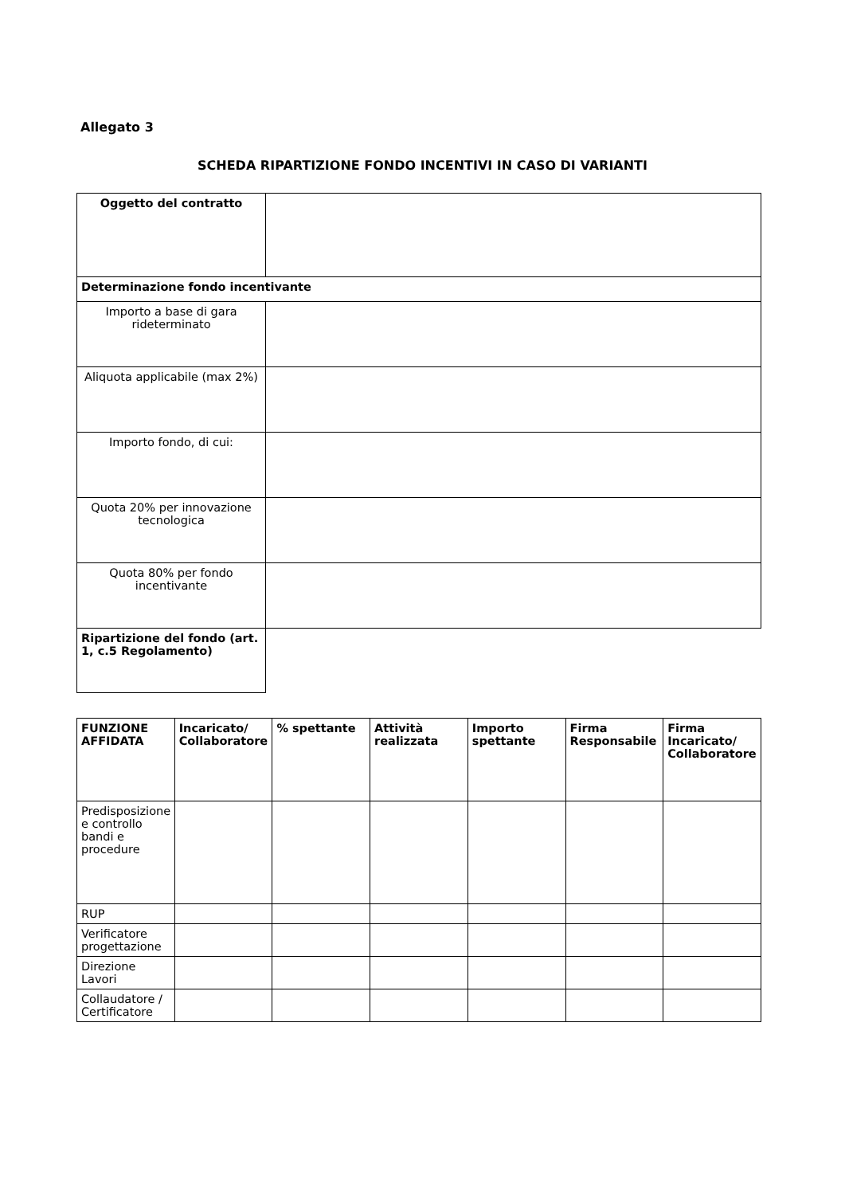Allegato 3
SCHEDA RIPARTIZIONE FONDO INCENTIVI IN CASO DI VARIANTI
| Oggetto del contratto | |
| Determinazione fondo incentivante | |
| Importo a base di gara rideterminato | |
| Aliquota applicabile (max 2%) | |
| Importo fondo, di cui: | |
| Quota 20% per innovazione tecnologica | |
| Quota 80% per fondo incentivante | |
| Ripartizione del fondo (art. 1, c.5 Regolamento) | |
| FUNZIONE AFFIDATA | Incaricato/ Collaboratore | % spettante | Attività realizzata | Importo spettante | Firma Responsabile | Firma Incaricato/ Collaboratore |
| --- | --- | --- | --- | --- | --- | --- |
| Predisposizione e controllo bandi e procedure | | | | | | |
| RUP | | | | | | |
| Verificatore progettazione | | | | | | |
| Direzione Lavori | | | | | | |
| Collaudatore / Certificatore | | | | | | |